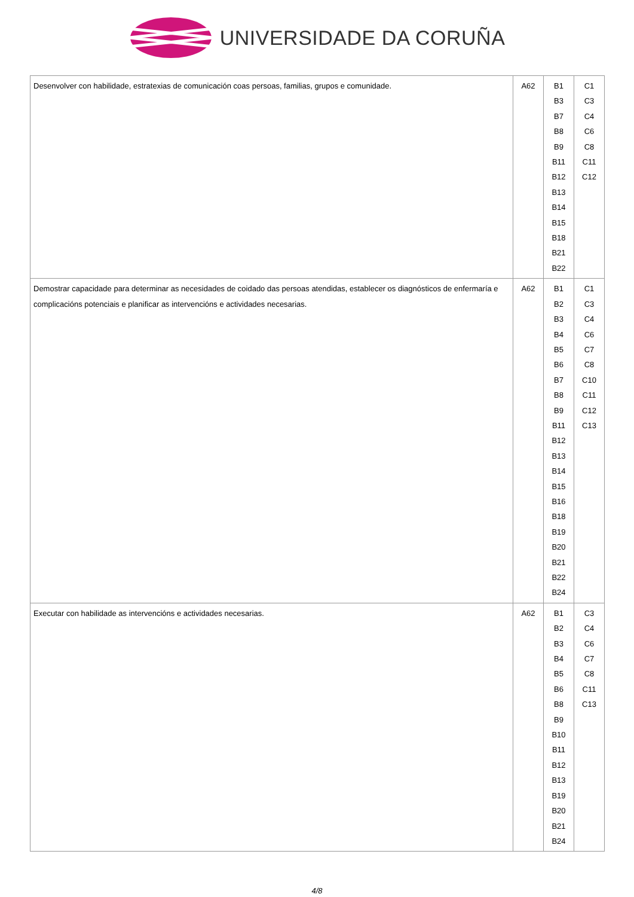UNIVERSIDADE DA CORUÑA
| Desenvolver con habilidade, estratexias de comunicación coas persoas, familias, grupos e comunidade. | A62 | B1 B3 B7 B8 B9 B11 B12 B13 B14 B15 B18 B21 B22 | C1 C3 C4 C6 C8 C11 C12 |
| Demostrar capacidade para determinar as necesidades de coidado das persoas atendidas, establecer os diagnósticos de enfermaría e complicacións potenciais e planificar as intervencións e actividades necesarias. | A62 | B1 B2 B3 B4 B5 B6 B7 B8 B9 B11 B12 B13 B14 B15 B16 B18 B19 B20 B21 B22 B24 | C1 C3 C4 C6 C7 C8 C10 C11 C12 C13 |
| Executar con habilidade as intervencións e actividades necesarias. | A62 | B1 B2 B3 B4 B5 B6 B8 B9 B10 B11 B12 B13 B19 B20 B21 B24 | C3 C4 C6 C7 C8 C11 C13 |
4/8